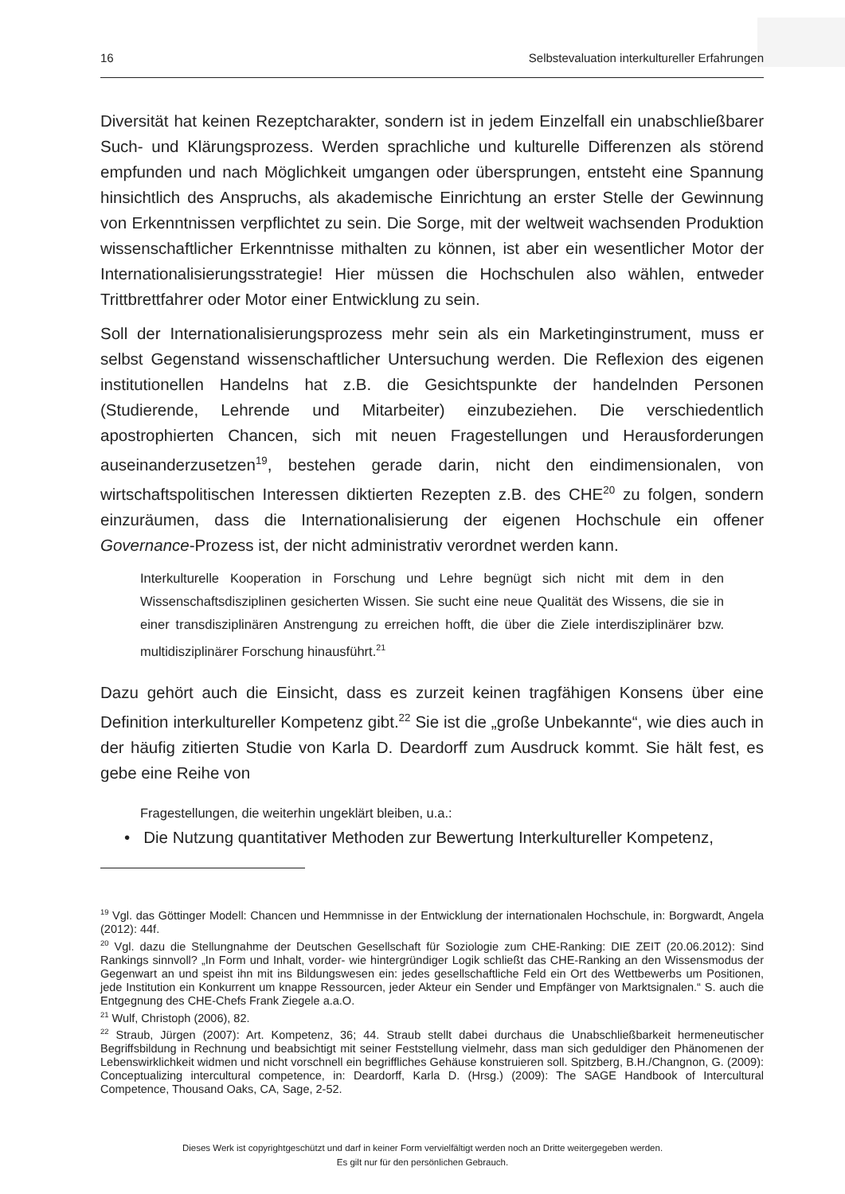16 Selbstevaluation interkultureller Erfahrungen
Diversität hat keinen Rezeptcharakter, sondern ist in jedem Einzelfall ein unabschließbarer Such- und Klärungsprozess. Werden sprachliche und kulturelle Differenzen als störend empfunden und nach Möglichkeit umgangen oder übersprungen, entsteht eine Spannung hinsichtlich des Anspruchs, als akademische Einrichtung an erster Stelle der Gewinnung von Erkenntnissen verpflichtet zu sein. Die Sorge, mit der weltweit wachsenden Produktion wissenschaftlicher Erkenntnisse mithalten zu können, ist aber ein wesentlicher Motor der Internationalisierungsstrategie! Hier müssen die Hochschulen also wählen, entweder Trittbrettfahrer oder Motor einer Entwicklung zu sein.
Soll der Internationalisierungsprozess mehr sein als ein Marketinginstrument, muss er selbst Gegenstand wissenschaftlicher Untersuchung werden. Die Reflexion des eigenen institutionellen Handelns hat z.B. die Gesichtspunkte der handelnden Personen (Studierende, Lehrende und Mitarbeiter) einzubeziehen. Die verschiedentlich apostrophierten Chancen, sich mit neuen Fragestellungen und Herausforderungen auseinanderzusetzen<sup>19</sup>, bestehen gerade darin, nicht den eindimensionalen, von wirtschaftspolitischen Interessen diktierten Rezepten z.B. des CHE<sup>20</sup> zu folgen, sondern einzuräumen, dass die Internationalisierung der eigenen Hochschule ein offener Governance-Prozess ist, der nicht administrativ verordnet werden kann.
Interkulturelle Kooperation in Forschung und Lehre begnügt sich nicht mit dem in den Wissenschaftsdisziplinen gesicherten Wissen. Sie sucht eine neue Qualität des Wissens, die sie in einer transdisziplinären Anstrengung zu erreichen hofft, die über die Ziele interdisziplinärer bzw. multidisziplinärer Forschung hinausführt.<sup>21</sup>
Dazu gehört auch die Einsicht, dass es zurzeit keinen tragfähigen Konsens über eine Definition interkultureller Kompetenz gibt.<sup>22</sup> Sie ist die „große Unbekannte“, wie dies auch in der häufig zitierten Studie von Karla D. Deardorff zum Ausdruck kommt. Sie hält fest, es gebe eine Reihe von
Fragestellungen, die weiterhin ungeklärt bleiben, u.a.:
• Die Nutzung quantitativer Methoden zur Bewertung Interkultureller Kompetenz,
<sup>19</sup> Vgl. das Göttinger Modell: Chancen und Hemmnisse in der Entwicklung der internationalen Hochschule, in: Borgwardt, Angela (2012): 44f.
<sup>20</sup> Vgl. dazu die Stellungnahme der Deutschen Gesellschaft für Soziologie zum CHE-Ranking: DIE ZEIT (20.06.2012): Sind Rankings sinnvoll? „In Form und Inhalt, vorder- wie hintergründiger Logik schließt das CHE-Ranking an den Wissensmodus der Gegenwart an und speist ihn mit ins Bildungswesen ein: jedes gesellschaftliche Feld ein Ort des Wettbewerbs um Positionen, jede Institution ein Konkurrent um knappe Ressourcen, jeder Akteur ein Sender und Empfänger von Marktsignalen.“ S. auch die Entgegnung des CHE-Chefs Frank Ziegele a.a.O.
<sup>21</sup> Wulf, Christoph (2006), 82.
<sup>22</sup> Straub, Jürgen (2007): Art. Kompetenz, 36; 44. Straub stellt dabei durchaus die Unabschließbarkeit hermeneutischer Begriffsbildung in Rechnung und beabsichtigt mit seiner Feststellung vielmehr, dass man sich geduldiger den Phänomenen der Lebenswirklichkeit widmen und nicht vorschnell ein begriffliches Gehäuse konstruieren soll. Spitzberg, B.H./Changnon, G. (2009): Conceptualizing intercultural competence, in: Deardorff, Karla D. (Hrsg.) (2009): The SAGE Handbook of Intercultural Competence, Thousand Oaks, CA, Sage, 2-52.
Dieses Werk ist copyrightgeschützt und darf in keiner Form vervielfältigt werden noch an Dritte weitergegeben werden.
Es gilt nur für den persönlichen Gebrauch.